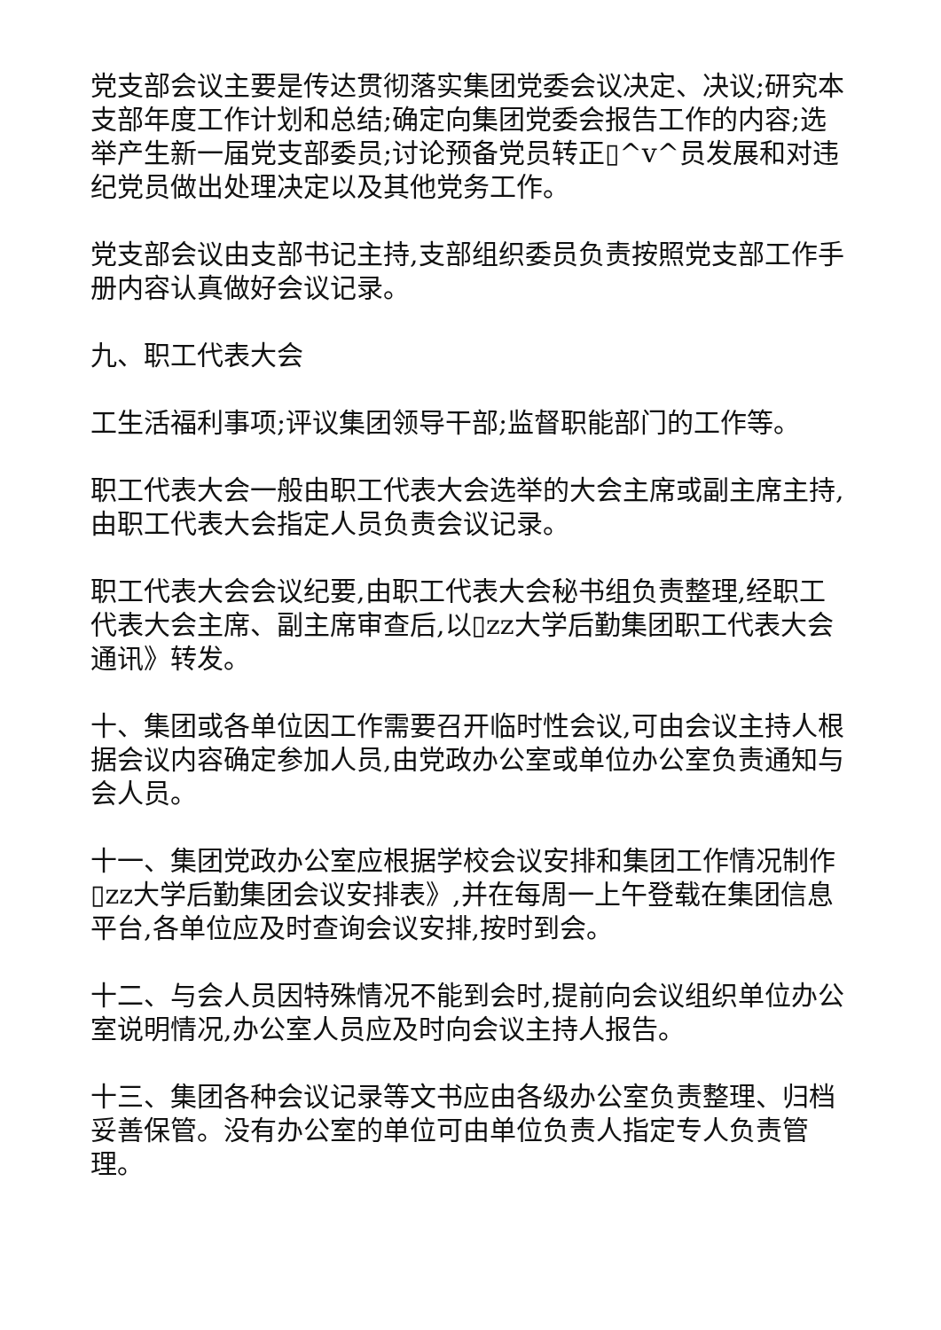党支部会议主要是传达贯彻落实集团党委会议决定、决议;研究本支部年度工作计划和总结;确定向集团党委会报告工作的内容;选举产生新一届党支部委员;讨论预备党员转正▯^v^员发展和对违纪党员做出处理决定以及其他党务工作。
党支部会议由支部书记主持,支部组织委员负责按照党支部工作手册内容认真做好会议记录。
九、职工代表大会
工生活福利事项;评议集团领导干部;监督职能部门的工作等。
职工代表大会一般由职工代表大会选举的大会主席或副主席主持,由职工代表大会指定人员负责会议记录。
职工代表大会会议纪要,由职工代表大会秘书组负责整理,经职工代表大会主席、副主席审查后,以▯zz大学后勤集团职工代表大会通讯》转发。
十、集团或各单位因工作需要召开临时性会议,可由会议主持人根据会议内容确定参加人员,由党政办公室或单位办公室负责通知与会人员。
十一、集团党政办公室应根据学校会议安排和集团工作情况制作▯zz大学后勤集团会议安排表》,并在每周一上午登载在集团信息平台,各单位应及时查询会议安排,按时到会。
十二、与会人员因特殊情况不能到会时,提前向会议组织单位办公室说明情况,办公室人员应及时向会议主持人报告。
十三、集团各种会议记录等文书应由各级办公室负责整理、归档妥善保管。没有办公室的单位可由单位负责人指定专人负责管理。